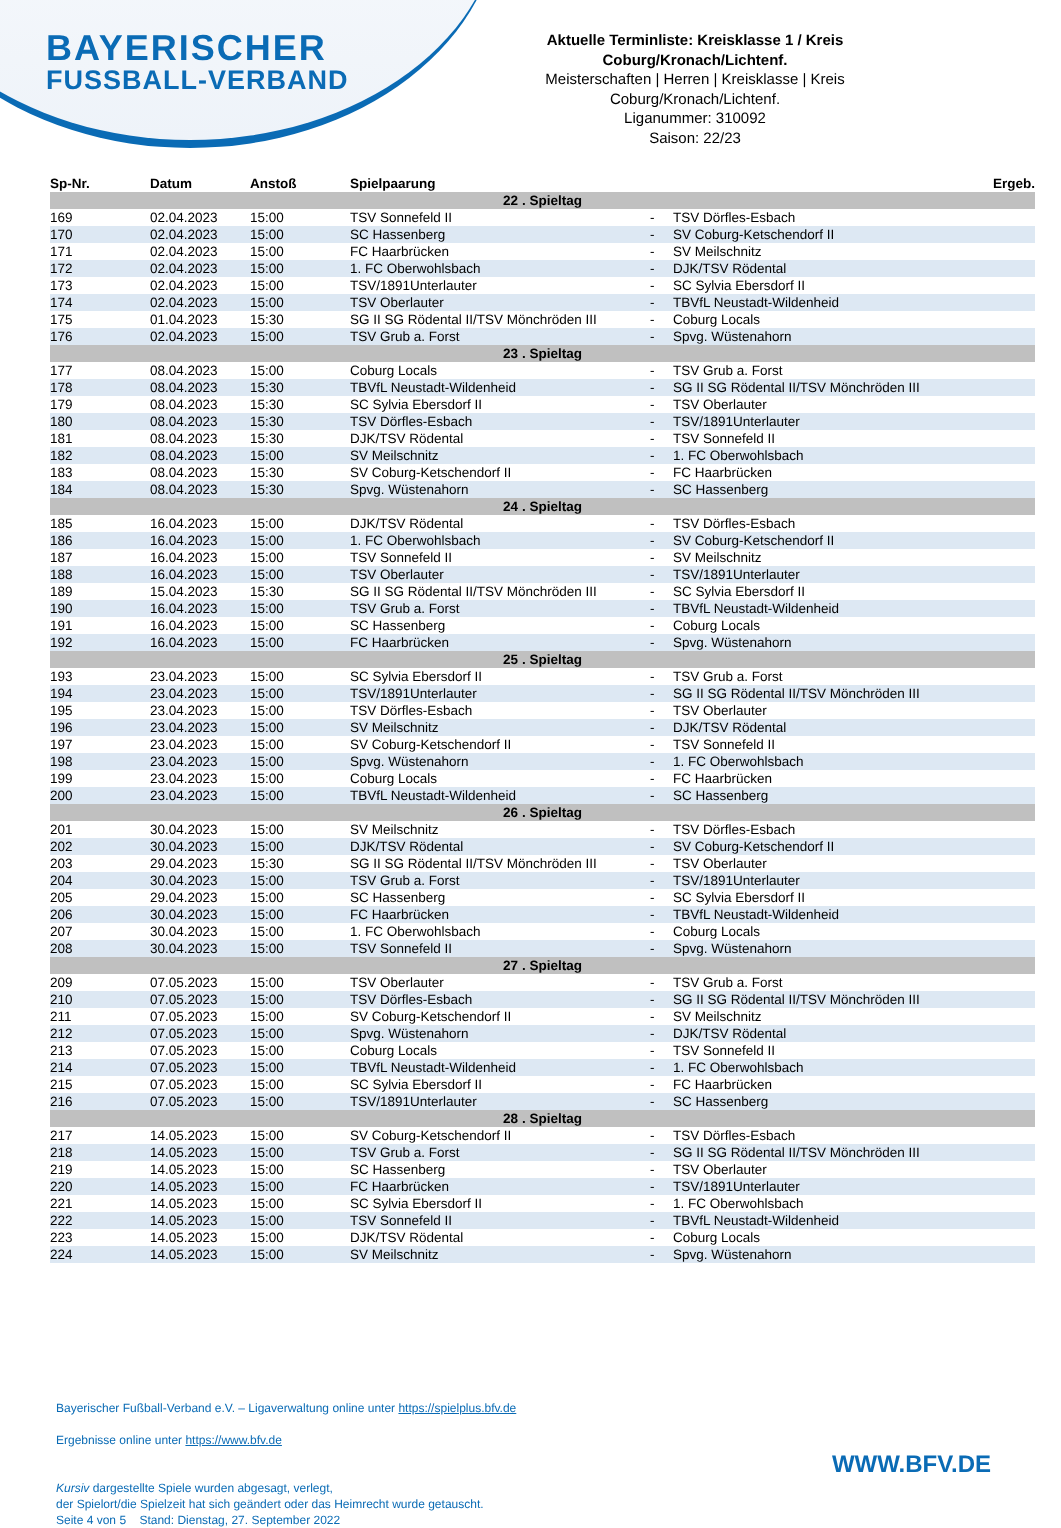BAYERISCHER
FUSSBALL-VERBAND
Aktuelle Terminliste: Kreisklasse 1 / Kreis Coburg/Kronach/Lichtenf.
Meisterschaften | Herren | Kreisklasse | Kreis Coburg/Kronach/Lichtenf.
Liganummer: 310092
Saison: 22/23
| Sp-Nr. | Datum | Anstoß | Spielpaarung | | | Ergeb. |
| --- | --- | --- | --- | --- | --- | --- |
| 22 . Spieltag | | | | | | |
| 169 | 02.04.2023 | 15:00 | TSV Sonnefeld II | - | TSV Dörfles-Esbach | |
| 170 | 02.04.2023 | 15:00 | SC Hassenberg | - | SV Coburg-Ketschendorf II | |
| 171 | 02.04.2023 | 15:00 | FC Haarbrücken | - | SV Meilschnitz | |
| 172 | 02.04.2023 | 15:00 | 1. FC Oberwohlsbach | - | DJK/TSV Rödental | |
| 173 | 02.04.2023 | 15:00 | TSV/1891Unterlauter | - | SC Sylvia Ebersdorf II | |
| 174 | 02.04.2023 | 15:00 | TSV Oberlauter | - | TBVfL Neustadt-Wildenheid | |
| 175 | 01.04.2023 | 15:30 | SG II SG Rödental II/TSV Mönchröden III | - | Coburg Locals | |
| 176 | 02.04.2023 | 15:00 | TSV Grub a. Forst | - | Spvg. Wüstenahorn | |
| 23 . Spieltag | | | | | | |
| 177 | 08.04.2023 | 15:00 | Coburg Locals | - | TSV Grub a. Forst | |
| 178 | 08.04.2023 | 15:30 | TBVfL Neustadt-Wildenheid | - | SG II SG Rödental II/TSV Mönchröden III | |
| 179 | 08.04.2023 | 15:30 | SC Sylvia Ebersdorf II | - | TSV Oberlauter | |
| 180 | 08.04.2023 | 15:30 | TSV Dörfles-Esbach | - | TSV/1891Unterlauter | |
| 181 | 08.04.2023 | 15:30 | DJK/TSV Rödental | - | TSV Sonnefeld II | |
| 182 | 08.04.2023 | 15:00 | SV Meilschnitz | - | 1. FC Oberwohlsbach | |
| 183 | 08.04.2023 | 15:30 | SV Coburg-Ketschendorf II | - | FC Haarbrücken | |
| 184 | 08.04.2023 | 15:30 | Spvg. Wüstenahorn | - | SC Hassenberg | |
| 24 . Spieltag | | | | | | |
| 185 | 16.04.2023 | 15:00 | DJK/TSV Rödental | - | TSV Dörfles-Esbach | |
| 186 | 16.04.2023 | 15:00 | 1. FC Oberwohlsbach | - | SV Coburg-Ketschendorf II | |
| 187 | 16.04.2023 | 15:00 | TSV Sonnefeld II | - | SV Meilschnitz | |
| 188 | 16.04.2023 | 15:00 | TSV Oberlauter | - | TSV/1891Unterlauter | |
| 189 | 15.04.2023 | 15:30 | SG II SG Rödental II/TSV Mönchröden III | - | SC Sylvia Ebersdorf II | |
| 190 | 16.04.2023 | 15:00 | TSV Grub a. Forst | - | TBVfL Neustadt-Wildenheid | |
| 191 | 16.04.2023 | 15:00 | SC Hassenberg | - | Coburg Locals | |
| 192 | 16.04.2023 | 15:00 | FC Haarbrücken | - | Spvg. Wüstenahorn | |
| 25 . Spieltag | | | | | | |
| 193 | 23.04.2023 | 15:00 | SC Sylvia Ebersdorf II | - | TSV Grub a. Forst | |
| 194 | 23.04.2023 | 15:00 | TSV/1891Unterlauter | - | SG II SG Rödental II/TSV Mönchröden III | |
| 195 | 23.04.2023 | 15:00 | TSV Dörfles-Esbach | - | TSV Oberlauter | |
| 196 | 23.04.2023 | 15:00 | SV Meilschnitz | - | DJK/TSV Rödental | |
| 197 | 23.04.2023 | 15:00 | SV Coburg-Ketschendorf II | - | TSV Sonnefeld II | |
| 198 | 23.04.2023 | 15:00 | Spvg. Wüstenahorn | - | 1. FC Oberwohlsbach | |
| 199 | 23.04.2023 | 15:00 | Coburg Locals | - | FC Haarbrücken | |
| 200 | 23.04.2023 | 15:00 | TBVfL Neustadt-Wildenheid | - | SC Hassenberg | |
| 26 . Spieltag | | | | | | |
| 201 | 30.04.2023 | 15:00 | SV Meilschnitz | - | TSV Dörfles-Esbach | |
| 202 | 30.04.2023 | 15:00 | DJK/TSV Rödental | - | SV Coburg-Ketschendorf II | |
| 203 | 29.04.2023 | 15:30 | SG II SG Rödental II/TSV Mönchröden III | - | TSV Oberlauter | |
| 204 | 30.04.2023 | 15:00 | TSV Grub a. Forst | - | TSV/1891Unterlauter | |
| 205 | 29.04.2023 | 15:00 | SC Hassenberg | - | SC Sylvia Ebersdorf II | |
| 206 | 30.04.2023 | 15:00 | FC Haarbrücken | - | TBVfL Neustadt-Wildenheid | |
| 207 | 30.04.2023 | 15:00 | 1. FC Oberwohlsbach | - | Coburg Locals | |
| 208 | 30.04.2023 | 15:00 | TSV Sonnefeld II | - | Spvg. Wüstenahorn | |
| 27 . Spieltag | | | | | | |
| 209 | 07.05.2023 | 15:00 | TSV Oberlauter | - | TSV Grub a. Forst | |
| 210 | 07.05.2023 | 15:00 | TSV Dörfles-Esbach | - | SG II SG Rödental II/TSV Mönchröden III | |
| 211 | 07.05.2023 | 15:00 | SV Coburg-Ketschendorf II | - | SV Meilschnitz | |
| 212 | 07.05.2023 | 15:00 | Spvg. Wüstenahorn | - | DJK/TSV Rödental | |
| 213 | 07.05.2023 | 15:00 | Coburg Locals | - | TSV Sonnefeld II | |
| 214 | 07.05.2023 | 15:00 | TBVfL Neustadt-Wildenheid | - | 1. FC Oberwohlsbach | |
| 215 | 07.05.2023 | 15:00 | SC Sylvia Ebersdorf II | - | FC Haarbrücken | |
| 216 | 07.05.2023 | 15:00 | TSV/1891Unterlauter | - | SC Hassenberg | |
| 28 . Spieltag | | | | | | |
| 217 | 14.05.2023 | 15:00 | SV Coburg-Ketschendorf II | - | TSV Dörfles-Esbach | |
| 218 | 14.05.2023 | 15:00 | TSV Grub a. Forst | - | SG II SG Rödental II/TSV Mönchröden III | |
| 219 | 14.05.2023 | 15:00 | SC Hassenberg | - | TSV Oberlauter | |
| 220 | 14.05.2023 | 15:00 | FC Haarbrücken | - | TSV/1891Unterlauter | |
| 221 | 14.05.2023 | 15:00 | SC Sylvia Ebersdorf II | - | 1. FC Oberwohlsbach | |
| 222 | 14.05.2023 | 15:00 | TSV Sonnefeld II | - | TBVfL Neustadt-Wildenheid | |
| 223 | 14.05.2023 | 15:00 | DJK/TSV Rödental | - | Coburg Locals | |
| 224 | 14.05.2023 | 15:00 | SV Meilschnitz | - | Spvg. Wüstenahorn | |
Bayerischer Fußball-Verband e.V. – Ligaverwaltung online unter https://spielplus.bfv.de
Ergebnisse online unter https://www.bfv.de
Kursiv dargestellte Spiele wurden abgesagt, verlegt,
der Spielort/die Spielzeit hat sich geändert oder das Heimrecht wurde getauscht.
Seite 4 von 5 Stand: Dienstag, 27. September 2022
WWW.BFV.DE